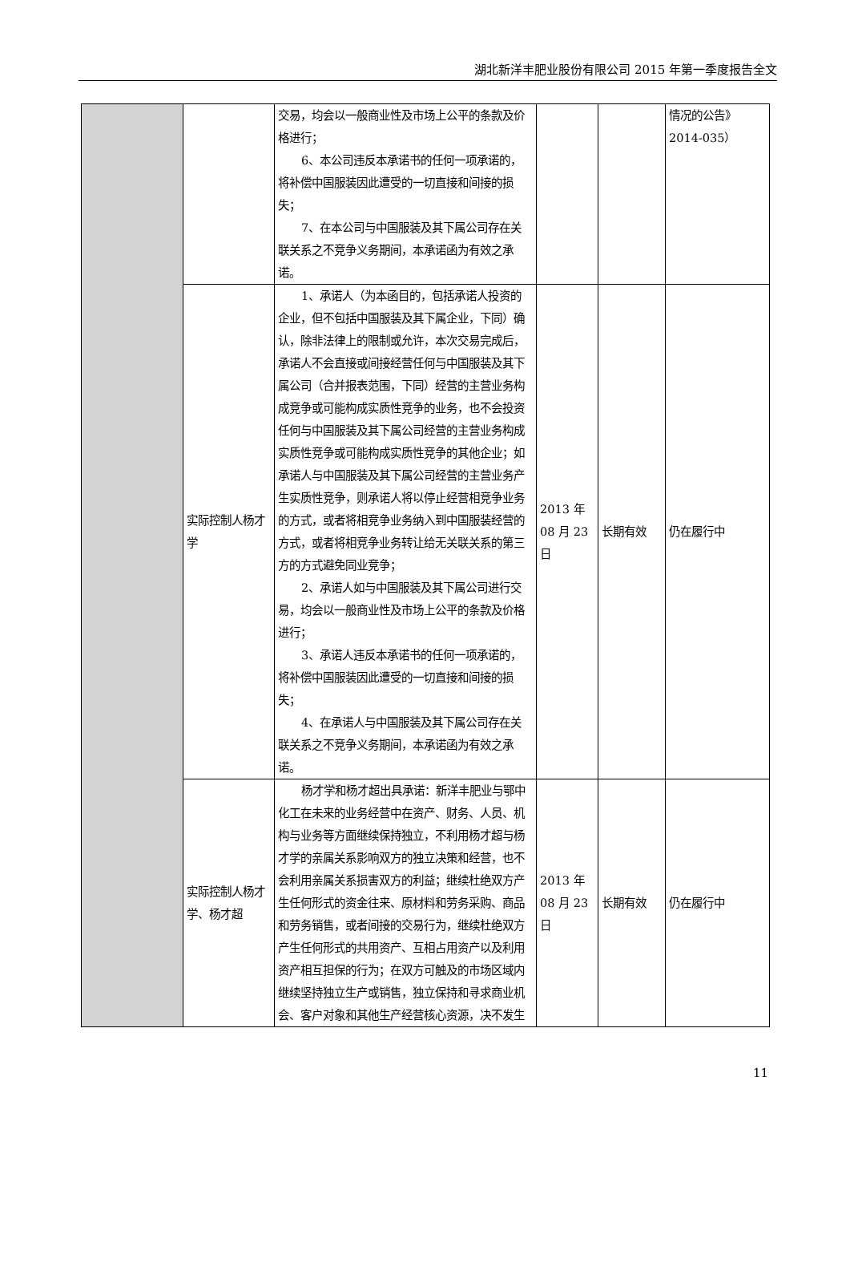湖北新洋丰肥业股份有限公司 2015 年第一季度报告全文
| | | 交易，均会以一般商业性及市场上公平的条款及价格进行； 6、本公司违反本承诺书的任何一项承诺的，将补偿中国服装因此遭受的一切直接和间接的损失； 7、在本公司与中国服装及其下属公司存在关联关系之不竞争义务期间，本承诺函为有效之承诺。 | | | 情况的公告》2014-035） |
| | 实际控制人杨才学 | 1、承诺人（为本函目的，包括承诺人投资的企业，但不包括中国服装及其下属企业，下同）确认，除非法律上的限制或允许，本次交易完成后，承诺人不会直接或间接经营任何与中国服装及其下属公司（合并报表范围，下同）经营的主营业务构成竞争或可能构成实质性竞争的业务，也不会投资任何与中国服装及其下属公司经营的主营业务构成实质性竞争或可能构成实质性竞争的其他企业；如承诺人与中国服装及其下属公司经营的主营业务产生实质性竞争，则承诺人将以停止经营相竞争业务的方式，或者将相竞争业务纳入到中国服装经营的方式，或者将相竞争业务转让给无关联关系的第三方的方式避免同业竞争； 2、承诺人如与中国服装及其下属公司进行交易，均会以一般商业性及市场上公平的条款及价格进行； 3、承诺人违反本承诺书的任何一项承诺的，将补偿中国服装因此遭受的一切直接和间接的损失； 4、在承诺人与中国服装及其下属公司存在关联关系之不竞争义务期间，本承诺函为有效之承诺。 | 2013 年 08 月 23 日 | 长期有效 | 仍在履行中 |
| | 实际控制人杨才学、杨才超 | 杨才学和杨才超出具承诺：新洋丰肥业与鄂中化工在未来的业务经营中在资产、财务、人员、机构与业务等方面继续保持独立，不利用杨才超与杨才学的亲属关系影响双方的独立决策和经营，也不会利用亲属关系损害双方的利益；继续杜绝双方产生任何形式的资金往来、原材料和劳务采购、商品和劳务销售，或者间接的交易行为，继续杜绝双方产生任何形式的共用资产、互相占用资产以及利用资产相互担保的行为；在双方可触及的市场区域内继续坚持独立生产或销售，独立保持和寻求商业机会、客户对象和其他生产经营核心资源，决不发生 | 2013 年 08 月 23 日 | 长期有效 | 仍在履行中 |
11